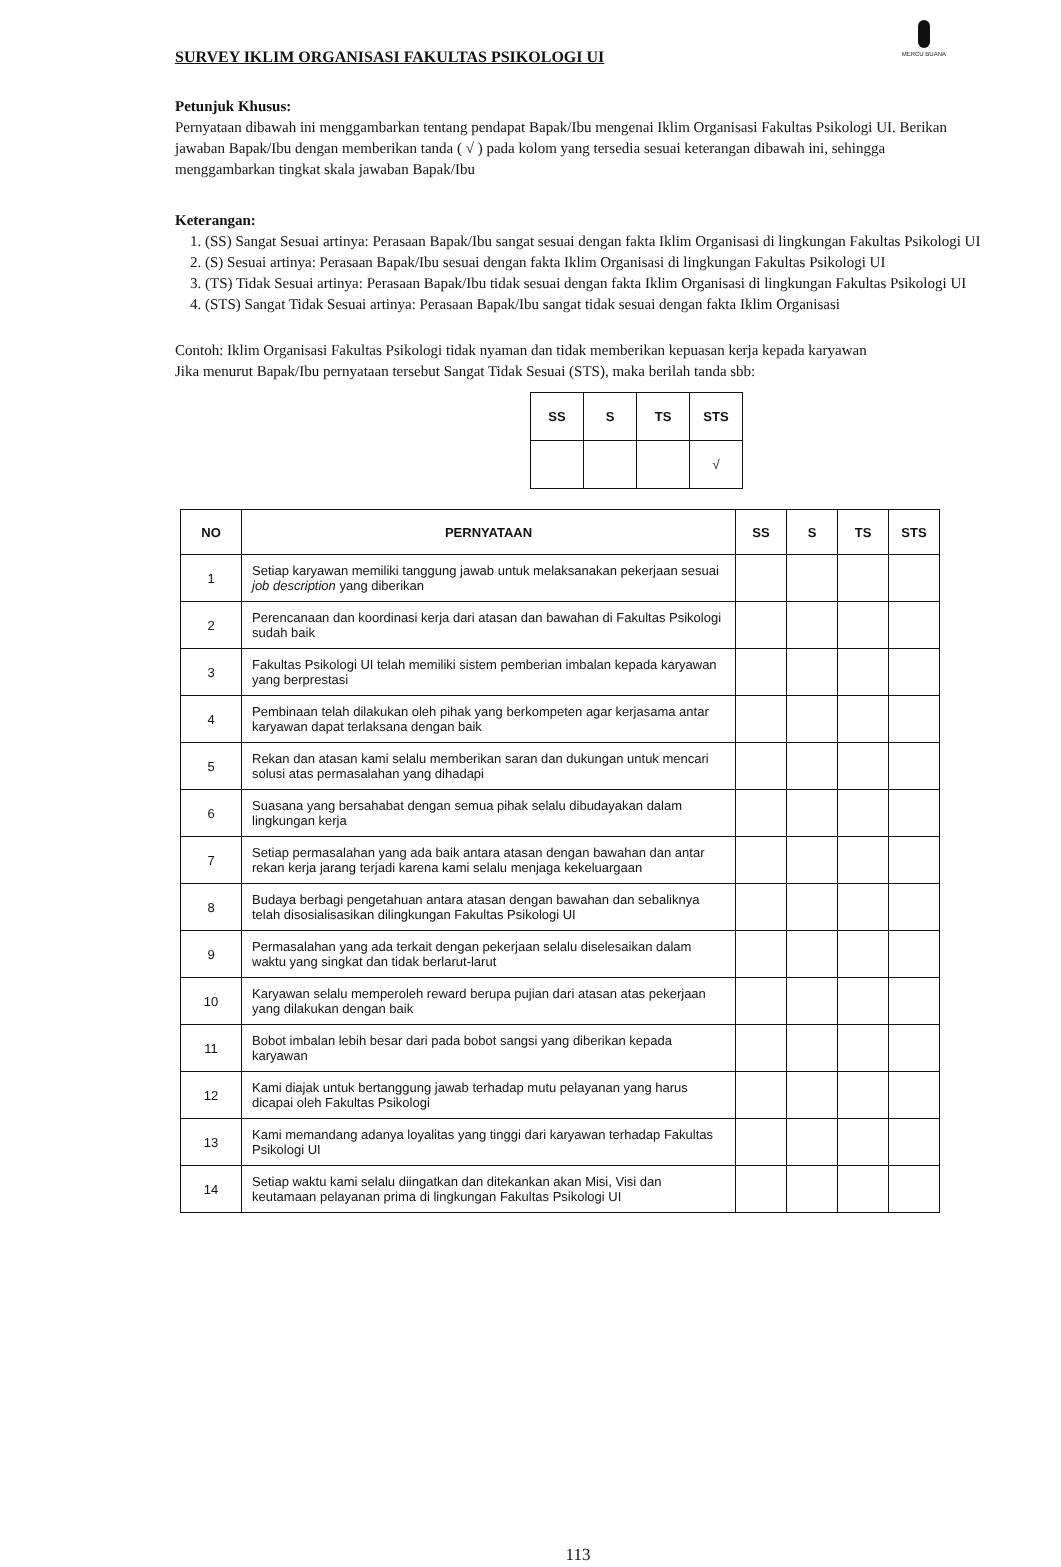MERCU BUANA
SURVEY IKLIM ORGANISASI FAKULTAS PSIKOLOGI UI
Petunjuk Khusus:
Pernyataan dibawah ini menggambarkan tentang pendapat Bapak/Ibu mengenai Iklim Organisasi Fakultas Psikologi UI. Berikan jawaban Bapak/Ibu dengan memberikan tanda ( √ ) pada kolom yang tersedia sesuai keterangan dibawah ini, sehingga menggambarkan tingkat skala jawaban Bapak/Ibu
Keterangan:
1. (SS) Sangat Sesuai artinya: Perasaan Bapak/Ibu sangat sesuai dengan fakta Iklim Organisasi di lingkungan Fakultas Psikologi UI
2. (S) Sesuai artinya: Perasaan Bapak/Ibu sesuai dengan fakta Iklim Organisasi di lingkungan Fakultas Psikologi UI
3. (TS) Tidak Sesuai artinya: Perasaan Bapak/Ibu tidak sesuai dengan fakta Iklim Organisasi di lingkungan Fakultas Psikologi UI
4. (STS) Sangat Tidak Sesuai artinya: Perasaan Bapak/Ibu sangat tidak sesuai dengan fakta Iklim Organisasi
Contoh: Iklim Organisasi Fakultas Psikologi tidak nyaman dan tidak memberikan kepuasan kerja kepada karyawan
Jika menurut Bapak/Ibu pernyataan tersebut Sangat Tidak Sesuai (STS), maka berilah tanda sbb:
| SS | S | TS | STS |
| --- | --- | --- | --- |
| | | | √ |
| NO | PERNYATAAN | SS | S | TS | STS |
| --- | --- | --- | --- | --- | --- |
| 1 | Setiap karyawan memiliki tanggung jawab untuk melaksanakan pekerjaan sesuai job description yang diberikan | | | | |
| 2 | Perencanaan dan koordinasi kerja dari atasan dan bawahan di Fakultas Psikologi sudah baik | | | | |
| 3 | Fakultas Psikologi UI telah memiliki sistem pemberian imbalan kepada karyawan yang berprestasi | | | | |
| 4 | Pembinaan telah dilakukan oleh pihak yang berkompeten agar kerjasama antar karyawan dapat terlaksana dengan baik | | | | |
| 5 | Rekan dan atasan kami selalu memberikan saran dan dukungan untuk mencari solusi atas permasalahan yang dihadapi | | | | |
| 6 | Suasana yang bersahabat dengan semua pihak selalu dibudayakan dalam lingkungan kerja | | | | |
| 7 | Setiap permasalahan yang ada baik antara atasan dengan bawahan dan antar rekan kerja jarang terjadi karena kami selalu menjaga kekeluargaan | | | | |
| 8 | Budaya berbagi pengetahuan antara atasan dengan bawahan dan sebaliknya telah disosialisasikan dilingkungan Fakultas Psikologi UI | | | | |
| 9 | Permasalahan yang ada terkait dengan pekerjaan selalu diselesaikan dalam waktu yang singkat dan tidak berlarut-larut | | | | |
| 10 | Karyawan selalu memperoleh reward berupa pujian dari atasan atas pekerjaan yang dilakukan dengan baik | | | | |
| 11 | Bobot imbalan lebih besar dari pada bobot sangsi yang diberikan kepada karyawan | | | | |
| 12 | Kami diajak untuk bertanggung jawab terhadap mutu pelayanan yang harus dicapai oleh Fakultas Psikologi | | | | |
| 13 | Kami memandang adanya loyalitas yang tinggi dari karyawan terhadap Fakultas Psikologi UI | | | | |
| 14 | Setiap waktu kami selalu diingatkan dan ditekankan akan Misi, Visi dan keutamaan pelayanan prima di lingkungan Fakultas Psikologi UI | | | | |
113